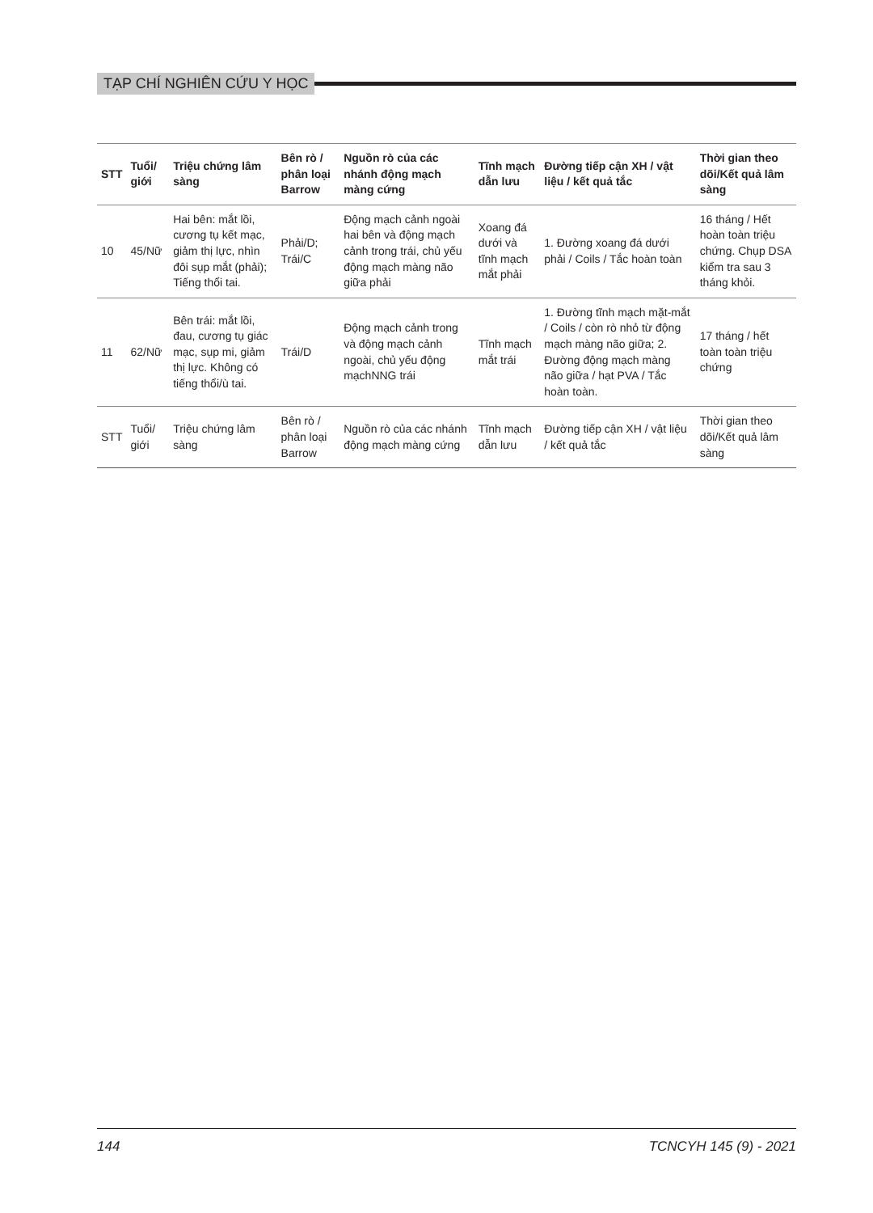TẠP CHÍ NGHIÊN CỨU Y HỌC
| STT | Tuổi/ giới | Triệu chứng lâm sàng | Bên rò / phân loại Barrow | Nguồn rò của các nhánh động mạch màng cứng | Tĩnh mạch dẫn lưu | Đường tiếp cận XH / vật liệu / kết quả tắc | Thời gian theo dõi/Kết quả lâm sàng |
| --- | --- | --- | --- | --- | --- | --- | --- |
| 10 | 45/Nữ | Hai bên: mắt lồi, cương tụ kết mạc, giảm thị lực, nhìn đôi sụp mắt (phải); Tiếng thổi tai. | Phải/D; Trái/C | Động mạch cảnh ngoài hai bên và động mạch cảnh trong trái, chủ yếu động mạch màng não giữa phải | Xoang đá dưới và tĩnh mạch mắt phải | 1. Đường xoang đá dưới phải / Coils / Tắc hoàn toàn | 16 tháng / Hết hoàn toàn triệu chứng. Chụp DSA kiểm tra sau 3 tháng khỏi. |
| 11 | 62/Nữ | Bên trái: mắt lồi, đau, cương tụ giác mạc, sụp mi, giảm thị lực. Không có tiếng thổi/ù tai. | Trái/D | Động mạch cảnh trong và động mạch cảnh ngoài, chủ yếu động mạchNNG trái | Tĩnh mạch mắt trái | 1. Đường tĩnh mạch mặt-mắt / Coils / còn rò nhỏ từ động mạch màng não giữa; 2. Đường động mạch màng não giữa / hạt PVA / Tắc hoàn toàn. | 17 tháng / hết toàn toàn triệu chứng |
| STT | Tuổi/ giới | Triệu chứng lâm sàng | Bên rò / phân loại Barrow | Nguồn rò của các nhánh động mạch màng cứng | Tĩnh mạch dẫn lưu | Đường tiếp cận XH / vật liệu / kết quả tắc | Thời gian theo dõi/Kết quả lâm sàng |
144 TCNCYH 145 (9) - 2021